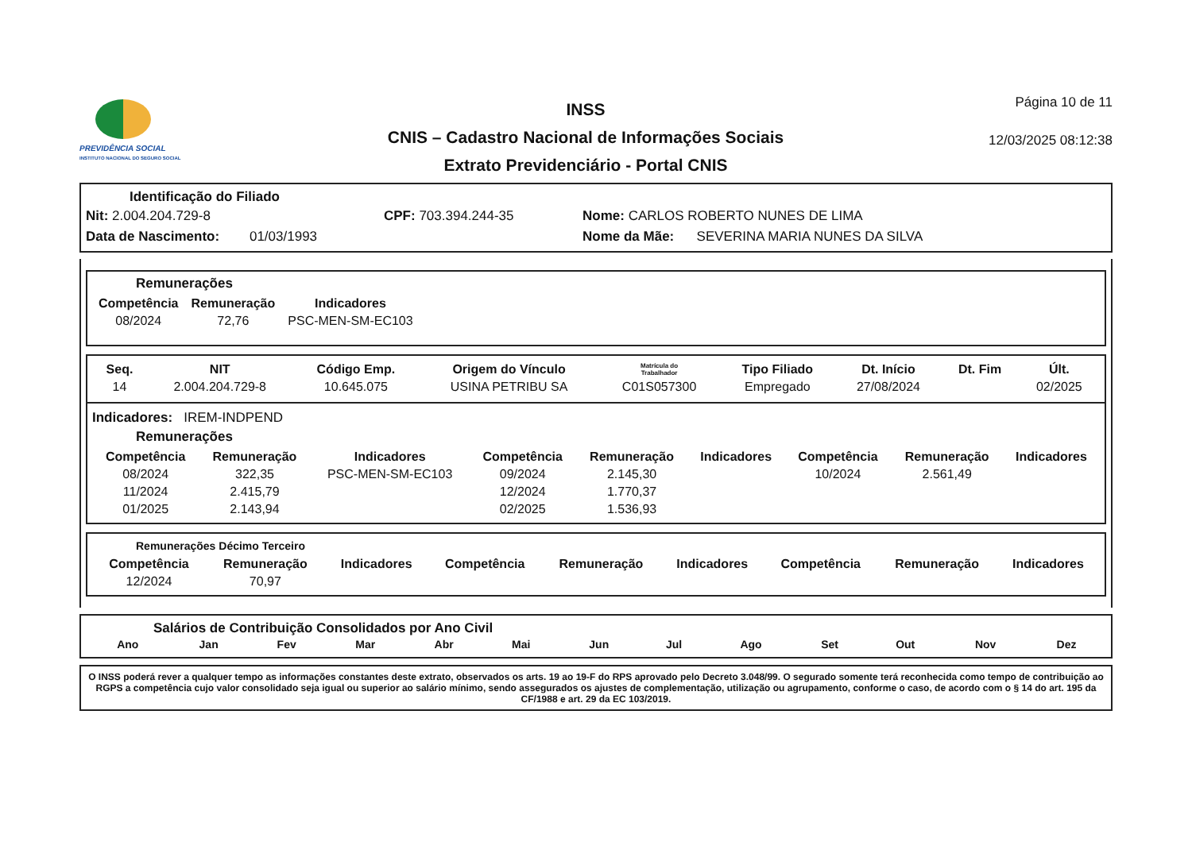PREVIDÊNCIA SOCIAL
INSTITUTO NACIONAL DO SEGURO SOCIAL
INSS
CNIS – Cadastro Nacional de Informações Sociais
Extrato Previdenciário - Portal CNIS
Página 10 de 11
12/03/2025 08:12:38
Identificação do Filiado
Nit: 2.004.204.729-8 CPF: 703.394.244-35 Nome: CARLOS ROBERTO NUNES DE LIMA
Data de Nascimento: 01/03/1993 Nome da Mãe: SEVERINA MARIA NUNES DA SILVA
Remunerações
| Competência | Remuneração | Indicadores |
| --- | --- | --- |
| 08/2024 | 72,76 | PSC-MEN-SM-EC103 |
| Seq. | NIT | Código Emp. | Origem do Vínculo | Matrícula do Trabalhador | Tipo Filiado | Dt. Início | Dt. Fim | Últ. |
| --- | --- | --- | --- | --- | --- | --- | --- | --- |
| 14 | 2.004.204.729-8 | 10.645.075 | USINA PETRIBU SA | C01S057300 | Empregado | 27/08/2024 | | 02/2025 |
Indicadores: IREM-INDPEND
Remunerações
| Competência | Remuneração | Indicadores | Competência | Remuneração | Indicadores | Competência | Remuneração | Indicadores |
| --- | --- | --- | --- | --- | --- | --- | --- | --- |
| 08/2024 | 322,35 | PSC-MEN-SM-EC103 | 09/2024 | 2.145,30 | | 10/2024 | 2.561,49 | |
| 11/2024 | 2.415,79 | | 12/2024 | 1.770,37 | | | | |
| 01/2025 | 2.143,94 | | 02/2025 | 1.536,93 | | | | |
Remunerações Décimo Terceiro
| Competência | Remuneração | Indicadores | Competência | Remuneração | Indicadores | Competência | Remuneração | Indicadores |
| --- | --- | --- | --- | --- | --- | --- | --- | --- |
| 12/2024 | 70,97 | | | | | | | |
Salários de Contribuição Consolidados por Ano Civil
| Ano | Jan | Fev | Mar | Abr | Mai | Jun | Jul | Ago | Set | Out | Nov | Dez |
| --- | --- | --- | --- | --- | --- | --- | --- | --- | --- | --- | --- | --- |
O INSS poderá rever a qualquer tempo as informações constantes deste extrato, observados os arts. 19 ao 19-F do RPS aprovado pelo Decreto 3.048/99. O segurado somente terá reconhecida como tempo de contribuição ao RGPS a competência cujo valor consolidado seja igual ou superior ao salário mínimo, sendo assegurados os ajustes de complementação, utilização ou agrupamento, conforme o caso, de acordo com o § 14 do art. 195 da CF/1988 e art. 29 da EC 103/2019.